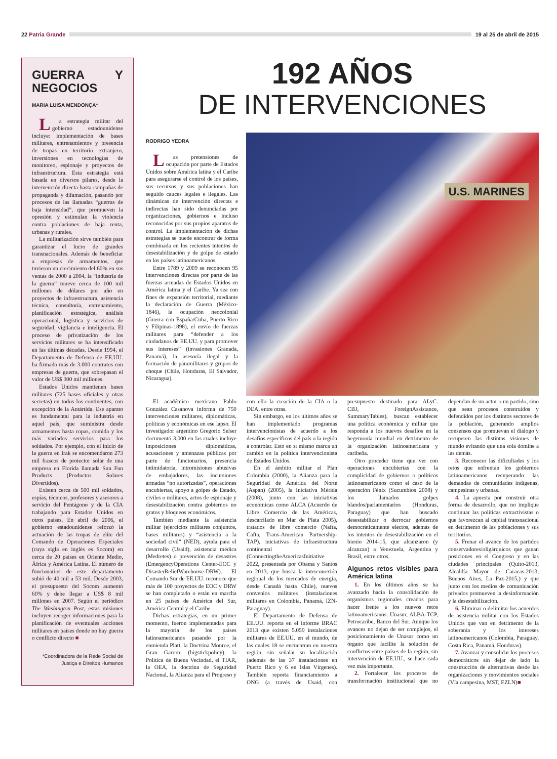22 Patria Grande 19 al 25 de abril de 2015
GUERRA Y NEGOCIOS
MARIA LUISA MENDONÇA*
La estrategia militar del gobierno estadounidense incluye: implementación de bases militares, entrenamientos y presencia de tropas en territorio extranjero, inversiones en tecnologías de monitoreo, espionaje y proyectos de infraestructura. Esta estrategia está basada en diversos pilares, desde la intervención directa hasta campañas de propaganda y difamación, pasando por procesos de las llamadas “guerras de baja intensidad”, que promueven la opresión y estimulan la violencia contra poblaciones de baja renta, urbanas y rurales.
La militarización sirve también para garantizar el lucro de grandes transnacionales. Además de beneficiar a empresas de armamentos, que tuvieron un crecimiento del 60% en sus ventas de 2000 a 2004, la “industria de la guerra” mueve cerca de 100 mil millones de dólares por año en proyectos de infraestructura, asistencia técnica, consultoría, entrenamiento, planificación estratégica, análisis operacional, logística y servicios de seguridad, vigilancia e inteligencia. El proceso de privatización de los servicios militares se ha intensificado en las últimas décadas. Desde 1994, el Departamento de Defensa de EE.UU. ha firmado más de 3.000 contratos con empresas de guerra, que sobrepasan el valor de US$ 300 mil millones.
Estados Unidos mantienen bases militares (725 bases oficiales y otras secretas) en todos los continentes, con excepción de la Antártida. Ese aparato es fundamental para la industria en aquel país, que suministra desde armamentos hasta ropas, comida y los más variados servicios para los soldados. Por ejemplo, con el inicio de la guerra en Irak se encomendaron 273 mil frascos de protector solar de una empresa en Florida llamada Sun Fun Products (Productos Solares Divertidos).
Existen cerca de 500 mil soldados, espías, técnicos, profesores y asesores a servicio del Pentágono y de la CIA trabajando para Estados Unidos en otros países. En abril de 2006, el gobierno estadounidense reforzó la actuación de las tropas de elite del Comando de Operaciones Especiales (cuya sigla en inglés es Socom) en cerca de 20 países en Oriente Medio, África y América Latina. El número de funcionarios de este departamento subió de 40 mil a 53 mil. Desde 2003, el presupuesto del Socom aumentó 60% y debe llegar a US$ 8 mil millones en 2007. Según el periódico The Washington Post, estas misiones incluyen recoger informaciones para la planificación de eventuales acciones militares en países donde no hay guerra o conflicto directo ■
*Coordinadora de la Rede Social de Justiça e Direitos Humanos
192 AÑOS
DE INTERVENCIONES
RODRIGO YEDRA
Las pretensiones de ocupación por parte de Estados Unidos sobre América latina y el Caribe para asegurarse el control de los países, sus recursos y sus poblaciones han seguido cauces legales e ilegales. Las dinámicas de intervención directas e indirectas han sido denunciadas por organizaciones, gobiernos e incluso reconocidas por sus propios aparatos de control. La implementación de dichas estrategias se puede encontrar de forma combinada en los recientes intentos de desestabilización y de golpe de estado en los países latinoamericanos.
Entre 1789 y 2009 se reconocen 95 intervenciones directas por parte de las fuerzas armadas de Estados Unidos en América latina y el Caribe. Ya sea con fines de expansión territorial, mediante la declaración de Guerra (México-1846), la ocupación neocolonial (Guerra con España/Cuba, Puerto Rico y Filipinas-1898), el envío de fuerzas militares para “defender a los ciudadanos de EE.UU. y para promover sus intereses” (invasiones Granada, Panamá), la asesoría ilegal y la formación de paramilitares y grupos de choque (Chile, Honduras, El Salvador, Nicaragua).
U.S. MARINES
El académico mexicano Pablo González Casanova informa de 750 intervenciones militares, diplomáticas, políticas y económicas en ese lapso. El investigador argentino Gregorio Selser documentó 3.000 en las cuales incluye imposiciones diplomáticas, acusaciones y amenazas públicas por parte de funcionarios, presencia intimidatoria, intromisiones abusivas de embajadores, las incursiones armadas “no autorizadas”, operaciones encubiertas, apoyo a golpes de Estado, civiles o militares, actos de espionaje y desestabilización contra gobiernos no gratos y bloqueos económicos.
También mediante la asistencia militar (ejercicios militares conjuntos, bases militares) y “asistencia a la sociedad civil” (NED), ayuda para el desarrollo (Usaid), asistencia médica (Medretes) o prevención de desastres (EmergencyOperations Center-EOC y DisasterReliefWarehouse-DRW). El Comando Sur de EE.UU. reconoce que más de 100 proyectos de EOC y DRW se han completado o están en marcha en 25 países de América del Sur, América Central y el Caribe.
Dichas estrategias, en un primer momento, fueron implementadas para la mayoría de los países latinoamericanos pasando por la enmienda Platt, la Doctrina Monroe, el Gran Garrote (bigstickpolicy), la Política de Buena Vecindad, el TIAR, la OEA, la doctrina de Seguridad Nacional, la Alianza para el Progreso y con ello la creación de la CIA o la DEA, entre otras.
Sin embargo, en los últimos años se han implementado programas intervencionistas de acuerdo a los desafíos específicos del país o la región a controlar. Esto en sí mismo marca un cambio en la política intervencionista de Estados Unidos.
En el ámbito militar el Plan Colombia (2000), la Alianza para la Seguridad de América del Norte (Aspan) (2005), la Iniciativa Mérida (2008), junto con las iniciativas económicas como ALCA (Acuerdo de Libre Comercio de las Américas, descarrilado en Mar de Plata 2005), tratados de libre comercio (Nafta, Cafta, Trans-American Partnership-TAP), iniciativas de infraestructura continental (ConnectingtheAmericasInitiative 2022, presentada por Obama y Santos en 2013, que busca la interconexión regional de los mercados de energía, desde Canadá hasta Chile), nuevos convenios militares (instalaciones militares en Colombia, Panamá, IZN-Paraguay).
El Departamento de Defensa de EE.UU. reporta en el informe BRAC 2013 que existen 5.059 instalaciones militares de EE.UU. en el mundo, de las cuales 18 se encuentran en nuestra región, sin señalar su localización (además de las 37 instalaciones en Puerto Rico y 6 en Islas Vírgenes). También reporta financiamiento a ONG (a través de Usaid, con presupuesto destinado para ALyC. CBJ, ForeignAssistance, SummaryTables), buscan establecer una política económica y militar que responda a los nuevos desafíos en la hegemonía mundial en detrimento de la organización latinoamericana y caribeña.
Otro proceder tiene que ver con operaciones encubiertas con la complicidad de gobiernos o políticos latinoamericanos como el caso de la operación Fénix (Sucumbíos 2008) y los llamados golpes blandos/parlamentarios (Honduras, Paraguay) que han buscado desestabilizar o derrocar gobiernos democráticamente electos, además de los intentos de desestabilización en el bienio 2014-15, que alcanzaron (y alcanzan) a Venezuela, Argentina y Brasil, entre otros.
Algunos retos visibles para América latina
1. En los últimos años se ha avanzado hacia la consolidación de organismos regionales creados para hacer frente a los nuevos retos latinoamericanos: Unasur, ALBA-TCP, Petrocaribe, Banco del Sur. Aunque los avances no dejan de ser complejos, el posicionamiento de Unasur como un órgano que facilite la solución de conflictos entre países de la región, sin intervención de EE.UU., se hace cada vez más importante.
2. Fortalecer los procesos de transformación institucional que no dependan de un actor o un partido, sino que sean procesos construidos y defendidos por los distintos sectores de la población, generando amplios consensos que promuevan el diálogo y recuperen las distintas visiones de mundo evitando que una sola domine a las demás.
3. Reconocer las dificultades y los retos que enfrentan los gobiernos latinoamericanos recuperando las demandas de comunidades indígenas, campesinas y urbanas.
4. La apuesta por construir otra forma de desarrollo, que no implique continuar las políticas extractivistas o que favorezcan al capital transnacional en detrimento de las poblaciones y sus territorios.
5. Frenar el avance de los partidos conservadores/oligárquicos que ganan posiciones en el Congreso y en las ciudades principales (Quito-2013, Alcaldía Mayor de Caracas-2013, Buenos Aires, La Paz-2015,) y que junto con los medios de comunicación privados promueven la desinformación y la desestabilización.
6. Eliminar o delimitar los acuerdos de asistencia militar con los Estados Unidos que van en detrimento de la soberanía y los intereses latinoamericanos (Colombia, Paraguay, Costa Rica, Panamá, Honduras).
7. Avanzar y consolidar los procesos democráticos sin dejar de lado la construcción de alternativas desde las organizaciones y movimientos sociales (Vía campesina, MST, EZLN)■